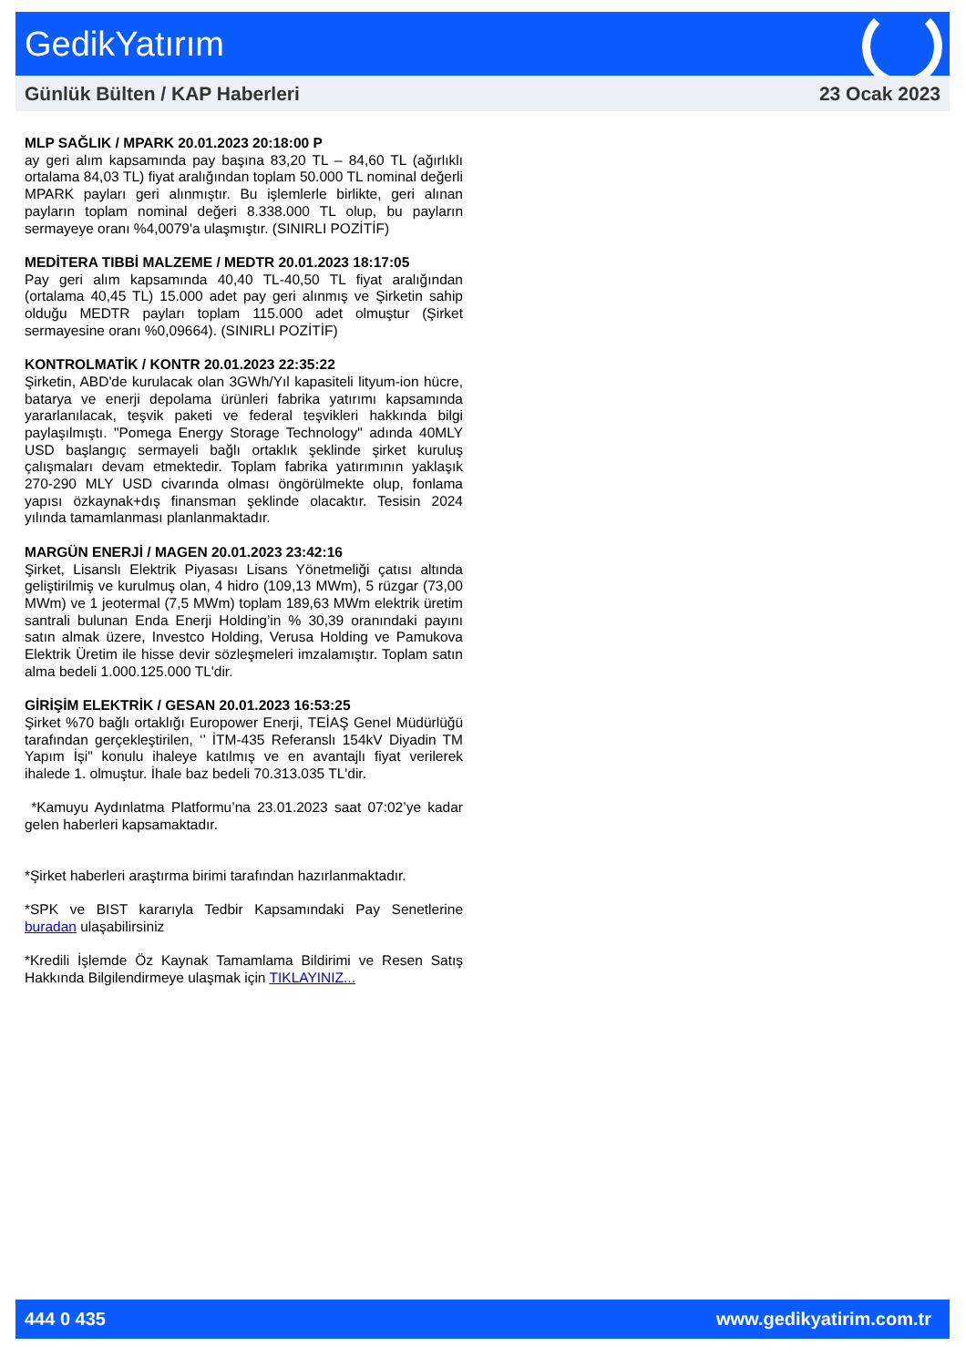GedikYatırım
Günlük Bülten / KAP Haberleri 23 Ocak 2023
MLP SAĞLIK / MPARK 20.01.2023 20:18:00 P
ay geri alım kapsamında pay başına 83,20 TL – 84,60 TL (ağırlıklı ortalama 84,03 TL) fiyat aralığından toplam 50.000 TL nominal değerli MPARK payları geri alınmıştır. Bu işlemlerle birlikte, geri alınan payların toplam nominal değeri 8.338.000 TL olup, bu payların sermayeye oranı %4,0079'a ulaşmıştır. (SINIRLI POZİTİF)
MEDİTERA TIBBİ MALZEME / MEDTR 20.01.2023 18:17:05
Pay geri alım kapsamında 40,40 TL-40,50 TL fiyat aralığından (ortalama 40,45 TL) 15.000 adet pay geri alınmış ve Şirketin sahip olduğu MEDTR payları toplam 115.000 adet olmuştur (Şirket sermayesine oranı %0,09664). (SINIRLI POZİTİF)
KONTROLMATİK / KONTR 20.01.2023 22:35:22
Şirketin, ABD'de kurulacak olan 3GWh/Yıl kapasiteli lityum-ion hücre, batarya ve enerji depolama ürünleri fabrika yatırımı kapsamında yararlanılacak, teşvik paketi ve federal teşvikleri hakkında bilgi paylaşılmıştı. "Pomega Energy Storage Technology" adında 40MLY USD başlangıç sermayeli bağlı ortaklık şeklinde şirket kuruluş çalışmaları devam etmektedir. Toplam fabrika yatırımının yaklaşık 270-290 MLY USD civarında olması öngörülmekte olup, fonlama yapısı özkaynak+dış finansman şeklinde olacaktır. Tesisin 2024 yılında tamamlanması planlanmaktadır.
MARGÜN ENERJİ / MAGEN 20.01.2023 23:42:16
Şirket, Lisanslı Elektrik Piyasası Lisans Yönetmeliği çatısı altında geliştirilmiş ve kurulmuş olan, 4 hidro (109,13 MWm), 5 rüzgar (73,00 MWm) ve 1 jeotermal (7,5 MWm) toplam 189,63 MWm elektrik üretim santrali bulunan Enda Enerji Holding’in % 30,39 oranındaki payını satın almak üzere, Investco Holding, Verusa Holding ve Pamukova Elektrik Üretim ile hisse devir sözleşmeleri imzalamıştır. Toplam satın alma bedeli 1.000.125.000 TL'dir.
GİRİŞİM ELEKTRİK / GESAN 20.01.2023 16:53:25
Şirket %70 bağlı ortaklığı Europower Enerji, TEİAŞ Genel Müdürlüğü tarafından gerçekleştirilen, ‘’ İTM-435 Referanslı 154kV Diyadin TM Yapım İşi" konulu ihaleye katılmış ve en avantajlı fiyat verilerek ihalede 1. olmuştur. İhale baz bedeli 70.313.035 TL'dir.
*Kamuyu Aydınlatma Platformu’na 23.01.2023 saat 07:02’ye kadar gelen haberleri kapsamaktadır.
*Şirket haberleri araştırma birimi tarafından hazırlanmaktadır.
*SPK ve BIST kararıyla Tedbir Kapsamındaki Pay Senetlerine buradan ulaşabilirsiniz
*Kredili İşlemde Öz Kaynak Tamamlama Bildirimi ve Resen Satış Hakkında Bilgilendirmeye ulaşmak için TIKLAYINIZ...
444 0 435 www.gedikyatirim.com.tr